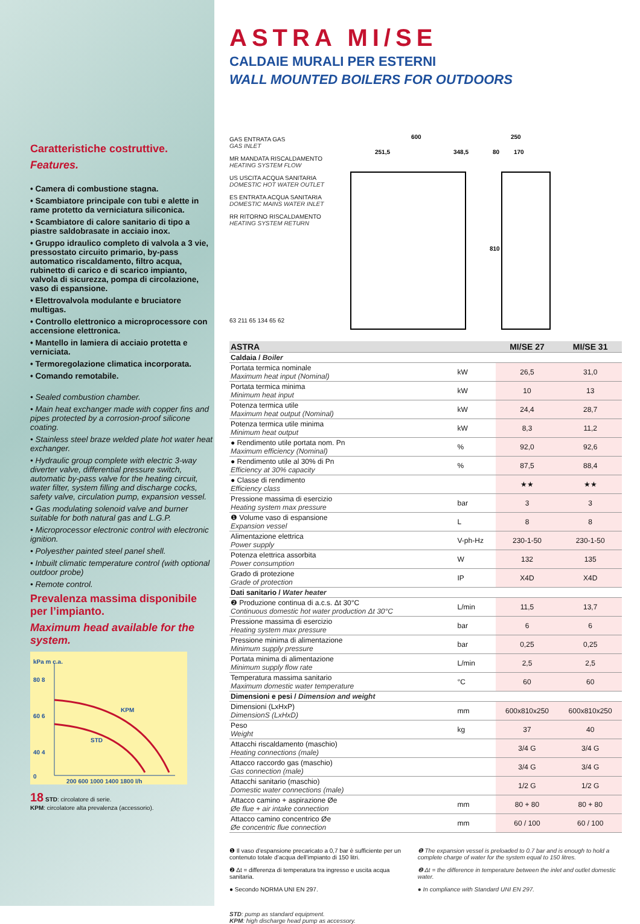Caratteristiche costruttive.
Features.
• Camera di combustione stagna.
• Scambiatore principale con tubi e alette in rame protetto da verniciatura siliconica.
• Scambiatore di calore sanitario di tipo a piastre saldobrasate in acciaio inox.
• Gruppo idraulico completo di valvola a 3 vie, pressostato circuito primario, by-pass automatico riscaldamento, filtro acqua, rubinetto di carico e di scarico impianto, valvola di sicurezza, pompa di circolazione, vaso di espansione.
• Elettrovalvola modulante e bruciatore multigas.
• Controllo elettronico a microprocessore con accensione elettronica.
• Mantello in lamiera di acciaio protetta e verniciata.
• Termoregolazione climatica incorporata.
• Comando remotabile.
• Sealed combustion chamber.
• Main heat exchanger made with copper fins and pipes protected by a corrosion-proof silicone coating.
• Stainless steel braze welded plate hot water heat exchanger.
• Hydraulic group complete with electric 3-way diverter valve, differential pressure switch, automatic by-pass valve for the heating circuit, water filter, system filling and discharge cocks, safety valve, circulation pump, expansion vessel.
• Gas modulating solenoid valve and burner suitable for both natural gas and L.G.P.
• Microprocessor electronic control with electronic ignition.
• Polyesther painted steel panel shell.
• Inbuilt climatic temperature control (with optional outdoor probe)
• Remote control.
Prevalenza massima disponibile per l’impianto.
Maximum head available for the system.
kPa m c.a.
80 8
60 6
40 4
0
KPM
STD
200 600 1000 1400 1800 l/h
18 STD: circolatore di serie.
KPM: circolatore alta prevalenza (accessorio).
ASTRA MI/SE
CALDAIE MURALI PER ESTERNI
WALL MOUNTED BOILERS FOR OUTDOORS
GAS ENTRATA GAS
GAS INLET
MR MANDATA RISCALDAMENTO
HEATING SYSTEM FLOW
US USCITA ACQUA SANITARIA
DOMESTIC HOT WATER OUTLET
ES ENTRATA ACQUA SANITARIA
DOMESTIC MAINS WATER INLET
RR RITORNO RISCALDAMENTO
HEATING SYSTEM RETURN
63 211 65 134 65 62
600
251,5
348,5
250
80
170
810
| ASTRA | | MI/SE 27 | MI/SE 31 |
| --- | --- | --- | --- |
| Caldaia / Boiler | | | |
| Portata termica nominale Maximum heat input (Nominal) | kW | 26,5 | 31,0 |
| Portata termica minima Minimum heat input | kW | 10 | 13 |
| Potenza termica utile Maximum heat output (Nominal) | kW | 24,4 | 28,7 |
| Potenza termica utile minima Minimum heat output | kW | 8,3 | 11,2 |
| ● Rendimento utile portata nom. Pn Maximum efficiency (Nominal) | % | 92,0 | 92,6 |
| ● Rendimento utile al 30% di Pn Efficiency at 30% capacity | % | 87,5 | 88,4 |
| ● Classe di rendimento Efficiency class | | ★★ | ★★ |
| Pressione massima di esercizio Heating system max pressure | bar | 3 | 3 |
| ❶ Volume vaso di espansione Expansion vessel | L | 8 | 8 |
| Alimentazione elettrica Power supply | V-ph-Hz | 230-1-50 | 230-1-50 |
| Potenza elettrica assorbita Power consumption | W | 132 | 135 |
| Grado di protezione Grade of protection | IP | X4D | X4D |
| Dati sanitario / Water heater | | | |
| ❷ Produzione continua di a.c.s. Δt 30°C Continuous domestic hot water production Δt 30°C | L/min | 11,5 | 13,7 |
| Pressione massima di esercizio Heating system max pressure | bar | 6 | 6 |
| Pressione minima di alimentazione Minimum supply pressure | bar | 0,25 | 0,25 |
| Portata minima di alimentazione Minimum supply flow rate | L/min | 2,5 | 2,5 |
| Temperatura massima sanitario Maximum domestic water temperature | °C | 60 | 60 |
| Dimensioni e pesi / Dimension and weight | | | |
| Dimensioni (LxHxP) DimensionS (LxHxD) | mm | 600x810x250 | 600x810x250 |
| Peso Weight | kg | 37 | 40 |
| Attacchi riscaldamento (maschio) Heating connections (male) | | 3/4 G | 3/4 G |
| Attacco raccordo gas (maschio) Gas connection (male) | | 3/4 G | 3/4 G |
| Attacchi sanitario (maschio) Domestic water connections (male) | | 1/2 G | 1/2 G |
| Attacco camino + aspirazione Øe Øe flue + air intake connection | mm | 80 + 80 | 80 + 80 |
| Attacco camino concentrico Øe Øe concentric flue connection | mm | 60 / 100 | 60 / 100 |
❶ Il vaso d’espansione precaricato a 0,7 bar è sufficiente per un contenuto totale d’acqua dell’impianto di 150 litri.
❷ Δt = differenza di temperatura tra ingresso e uscita acqua sanitaria.
● Secondo NORMA UNI EN 297.
❶ The expansion vessel is preloaded to 0.7 bar and is enough to hold a complete charge of water for the system equal to 150 litres.
❷ Δt = the difference in temperature between the inlet and outlet domestic water.
● In compliance with Standard UNI EN 297.
STD: pump as standard equipment.
KPM: high discharge head pump as accessory.